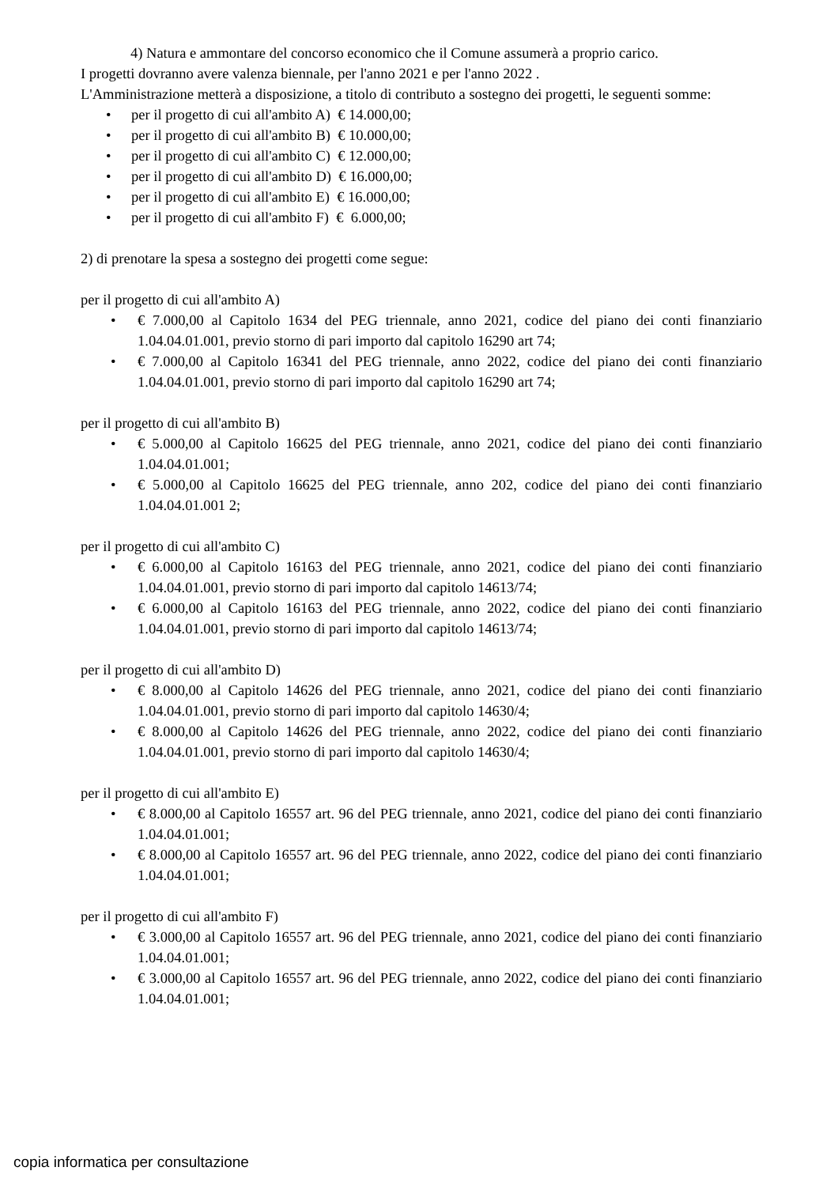4) Natura e ammontare del concorso economico che il Comune assumerà a proprio carico.
I progetti dovranno avere valenza biennale, per l'anno 2021 e per l'anno 2022 .
L'Amministrazione metterà a disposizione, a titolo di contributo a sostegno dei progetti, le seguenti somme:
• per il progetto di cui all'ambito A) € 14.000,00;
• per il progetto di cui all'ambito B) € 10.000,00;
• per il progetto di cui all'ambito C) € 12.000,00;
• per il progetto di cui all'ambito D) € 16.000,00;
• per il progetto di cui all'ambito E) € 16.000,00;
• per il progetto di cui all'ambito F) € 6.000,00;
2) di prenotare la spesa a sostegno dei progetti come segue:
per il progetto di cui all'ambito A)
• € 7.000,00 al Capitolo 1634 del PEG triennale, anno 2021, codice del piano dei conti finanziario 1.04.04.01.001, previo storno di pari importo dal capitolo 16290 art 74;
• € 7.000,00 al Capitolo 16341 del PEG triennale, anno 2022, codice del piano dei conti finanziario 1.04.04.01.001, previo storno di pari importo dal capitolo 16290 art 74;
per il progetto di cui all'ambito B)
• € 5.000,00 al Capitolo 16625 del PEG triennale, anno 2021, codice del piano dei conti finanziario 1.04.04.01.001;
• € 5.000,00 al Capitolo 16625 del PEG triennale, anno 202, codice del piano dei conti finanziario 1.04.04.01.001 2;
per il progetto di cui all'ambito C)
• € 6.000,00 al Capitolo 16163 del PEG triennale, anno 2021, codice del piano dei conti finanziario 1.04.04.01.001, previo storno di pari importo dal capitolo 14613/74;
• € 6.000,00 al Capitolo 16163 del PEG triennale, anno 2022, codice del piano dei conti finanziario 1.04.04.01.001, previo storno di pari importo dal capitolo 14613/74;
per il progetto di cui all'ambito D)
• € 8.000,00 al Capitolo 14626 del PEG triennale, anno 2021, codice del piano dei conti finanziario 1.04.04.01.001, previo storno di pari importo dal capitolo 14630/4;
• € 8.000,00 al Capitolo 14626 del PEG triennale, anno 2022, codice del piano dei conti finanziario 1.04.04.01.001, previo storno di pari importo dal capitolo 14630/4;
per il progetto di cui all'ambito E)
• € 8.000,00 al Capitolo 16557 art. 96 del PEG triennale, anno 2021, codice del piano dei conti finanziario 1.04.04.01.001;
• € 8.000,00 al Capitolo 16557 art. 96 del PEG triennale, anno 2022, codice del piano dei conti finanziario 1.04.04.01.001;
per il progetto di cui all'ambito F)
• € 3.000,00 al Capitolo 16557 art. 96 del PEG triennale, anno 2021, codice del piano dei conti finanziario 1.04.04.01.001;
• € 3.000,00 al Capitolo 16557 art. 96 del PEG triennale, anno 2022, codice del piano dei conti finanziario 1.04.04.01.001;
copia informatica per consultazione